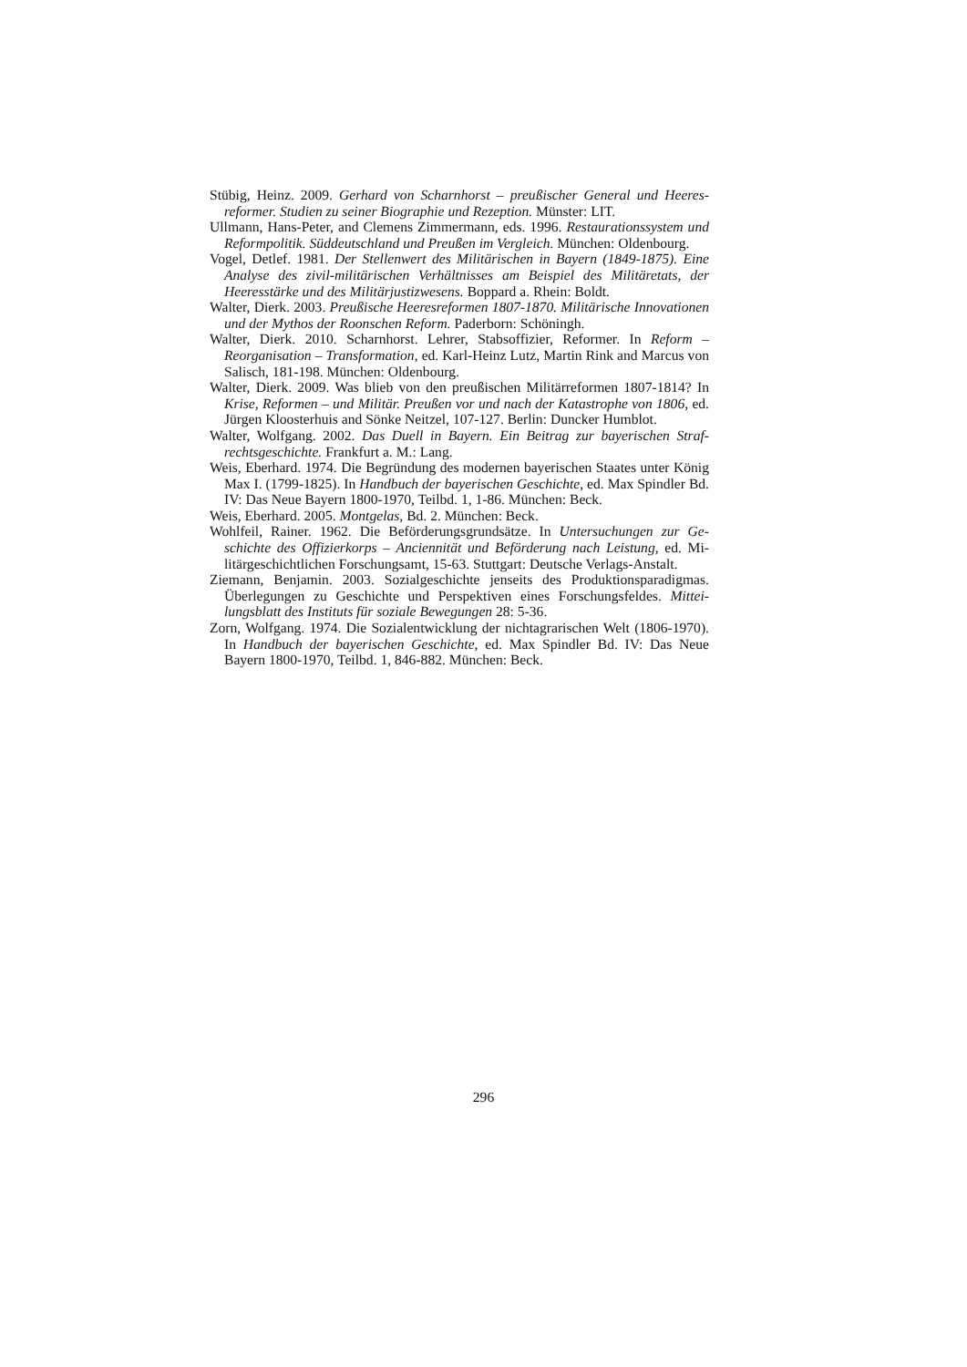Stübig, Heinz. 2009. Gerhard von Scharnhorst – preußischer General und Heeres­reformer. Studien zu seiner Biographie und Rezeption. Münster: LIT.
Ullmann, Hans-Peter, and Clemens Zimmermann, eds. 1996. Restaurationssystem und Reformpolitik. Süddeutschland und Preußen im Vergleich. München: Oldenbourg.
Vogel, Detlef. 1981. Der Stellenwert des Militärischen in Bayern (1849-1875). Eine Analyse des zivil-militärischen Verhältnisses am Beispiel des Militäretats, der Heeresstärke und des Militärjustizwesens. Boppard a. Rhein: Boldt.
Walter, Dierk. 2003. Preußische Heeresreformen 1807-1870. Militärische Innova­tionen und der Mythos der Roonschen Reform. Paderborn: Schöningh.
Walter, Dierk. 2010. Scharnhorst. Lehrer, Stabsoffizier, Reformer. In Reform – Reorganisation – Transformation, ed. Karl-Heinz Lutz, Martin Rink and Marcus von Salisch, 181-198. München: Oldenbourg.
Walter, Dierk. 2009. Was blieb von den preußischen Militärreformen 1807-1814? In Krise, Reformen – und Militär. Preußen vor und nach der Katastrophe von 1806, ed. Jürgen Kloosterhuis and Sönke Neitzel, 107-127. Berlin: Duncker Humblot.
Walter, Wolfgang. 2002. Das Duell in Bayern. Ein Beitrag zur bayerischen Straf­rechtsgeschichte. Frankfurt a. M.: Lang.
Weis, Eberhard. 1974. Die Begründung des modernen bayerischen Staates unter König Max I. (1799-1825). In Handbuch der bayerischen Geschichte, ed. Max Spindler Bd. IV: Das Neue Bayern 1800-1970, Teilbd. 1, 1-86. München: Beck.
Weis, Eberhard. 2005. Montgelas, Bd. 2. München: Beck.
Wohlfeil, Rainer. 1962. Die Beförderungsgrundsätze. In Untersuchungen zur Ge­schichte des Offizierkorps – Anciennität und Beförderung nach Leistung, ed. Mi­litärgeschichtlichen Forschungsamt, 15-63. Stuttgart: Deutsche Verlags-Anstalt.
Ziemann, Benjamin. 2003. Sozialgeschichte jenseits des Produktionsparadigmas. Überlegungen zu Geschichte und Perspektiven eines Forschungsfeldes. Mittei­lungsblatt des Instituts für soziale Bewegungen 28: 5-36.
Zorn, Wolfgang. 1974. Die Sozialentwicklung der nichtagrarischen Welt (1806-1970). In Handbuch der bayerischen Geschichte, ed. Max Spindler Bd. IV: Das Neue Bayern 1800-1970, Teilbd. 1, 846-882. München: Beck.
296